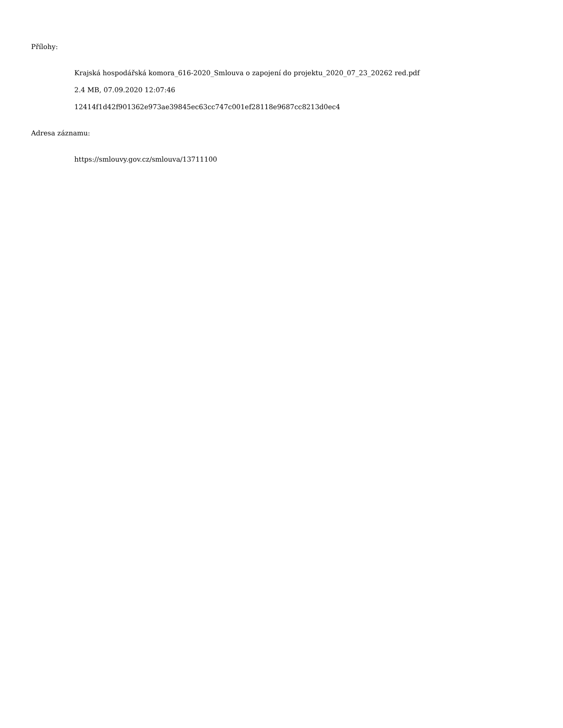Přílohy:
Krajská hospodářská komora_616-2020_Smlouva o zapojení do projektu_2020_07_23_20262 red.pdf
2.4 MB, 07.09.2020 12:07:46
12414f1d42f901362e973ae39845ec63cc747c001ef28118e9687cc8213d0ec4
Adresa záznamu:
https://smlouvy.gov.cz/smlouva/13711100